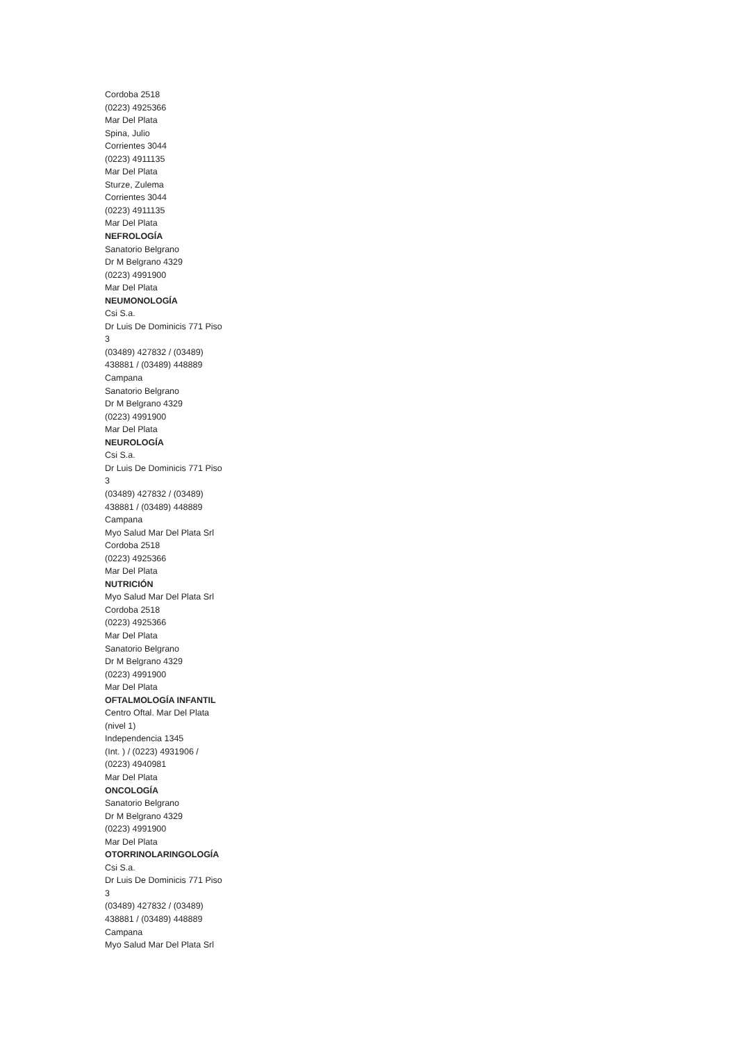Cordoba 2518
(0223) 4925366
Mar Del Plata
Spina, Julio
Corrientes 3044
(0223) 4911135
Mar Del Plata
Sturze, Zulema
Corrientes 3044
(0223) 4911135
Mar Del Plata
NEFROLOGÍA
Sanatorio Belgrano
Dr M Belgrano 4329
(0223) 4991900
Mar Del Plata
NEUMONOLOGÍA
Csi S.a.
Dr Luis De Dominicis 771 Piso
3
(03489) 427832 / (03489)
438881 / (03489) 448889
Campana
Sanatorio Belgrano
Dr M Belgrano 4329
(0223) 4991900
Mar Del Plata
NEUROLOGÍA
Csi S.a.
Dr Luis De Dominicis 771 Piso
3
(03489) 427832 / (03489)
438881 / (03489) 448889
Campana
Myo Salud Mar Del Plata Srl
Cordoba 2518
(0223) 4925366
Mar Del Plata
NUTRICIÓN
Myo Salud Mar Del Plata Srl
Cordoba 2518
(0223) 4925366
Mar Del Plata
Sanatorio Belgrano
Dr M Belgrano 4329
(0223) 4991900
Mar Del Plata
OFTALMOLOGÍA INFANTIL
Centro Oftal. Mar Del Plata
(nivel 1)
Independencia 1345
(Int. ) / (0223) 4931906 /
(0223) 4940981
Mar Del Plata
ONCOLOGÍA
Sanatorio Belgrano
Dr M Belgrano 4329
(0223) 4991900
Mar Del Plata
OTORRINOLARINGOLOGÍA
Csi S.a.
Dr Luis De Dominicis 771 Piso
3
(03489) 427832 / (03489)
438881 / (03489) 448889
Campana
Myo Salud Mar Del Plata Srl